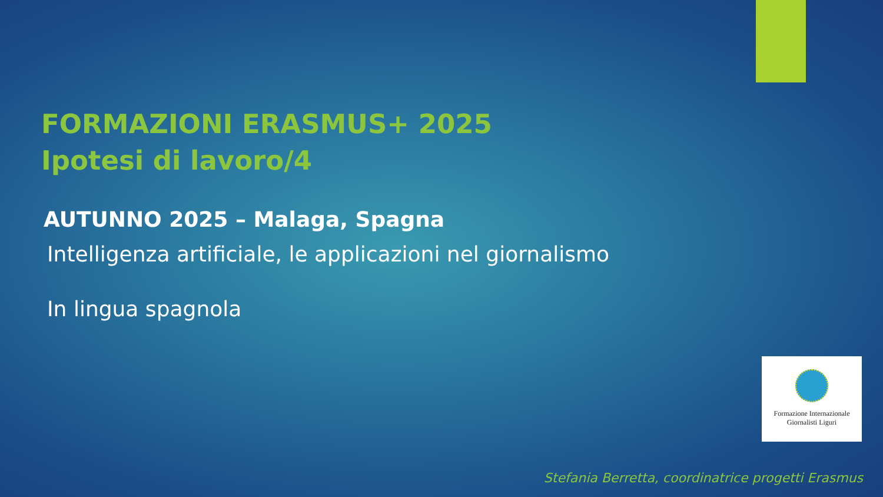FORMAZIONI ERASMUS+ 2025
Ipotesi di lavoro/4
AUTUNNO 2025 – Malaga, Spagna
Intelligenza artificiale, le applicazioni nel giornalismo
In lingua spagnola
Formazione Internazionale
Giornalisti Liguri
Stefania Berretta, coordinatrice progetti Erasmus